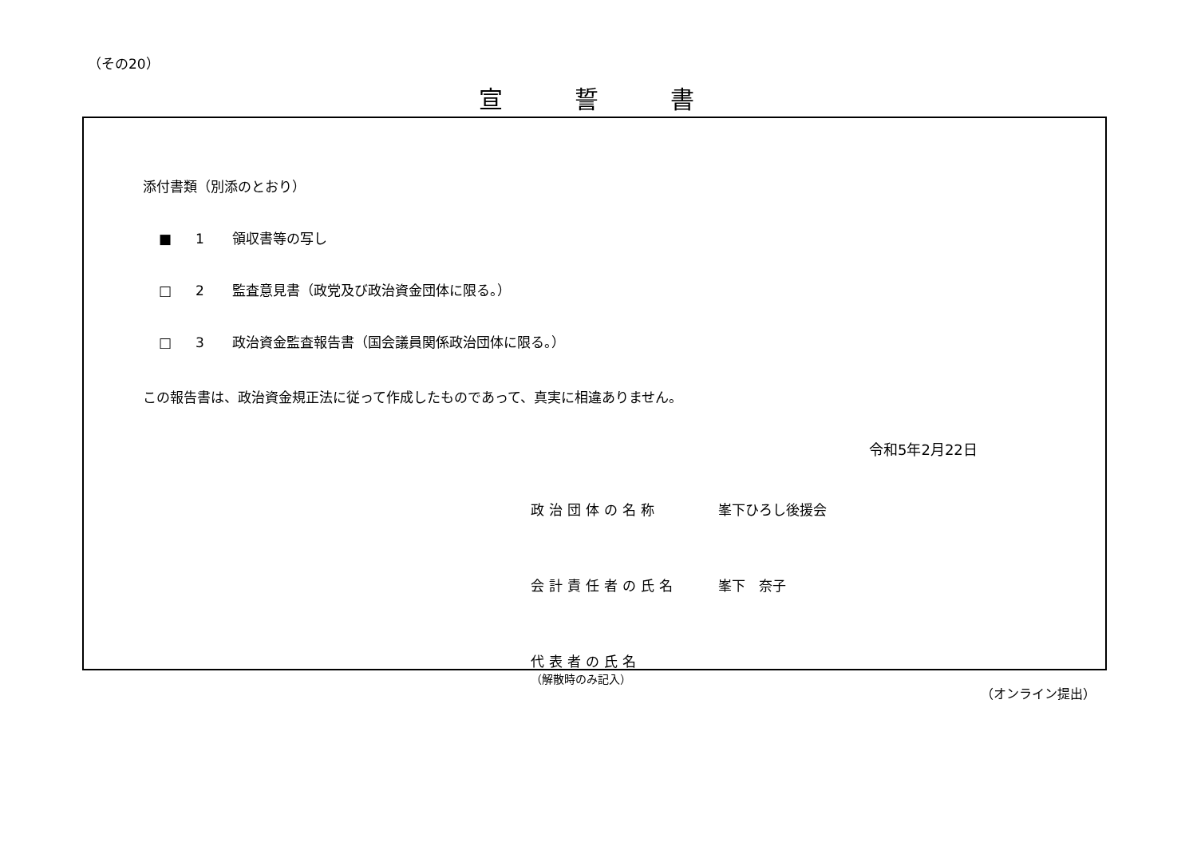（その20）
宣誓書
添付書類（別添のとおり）
■ 1 領収書等の写し
□ 2 監査意見書（政党及び政治資金団体に限る。）
□ 3 政治資金監査報告書（国会議員関係政治団体に限る。）
この報告書は、政治資金規正法に従って作成したものであって、真実に相違ありません。
令和5年2月22日
政治団体の名称 峯下ひろし後援会
会計責任者の氏名 峯下　奈子
代表者の氏名
（解散時のみ記入）
（オンライン提出）